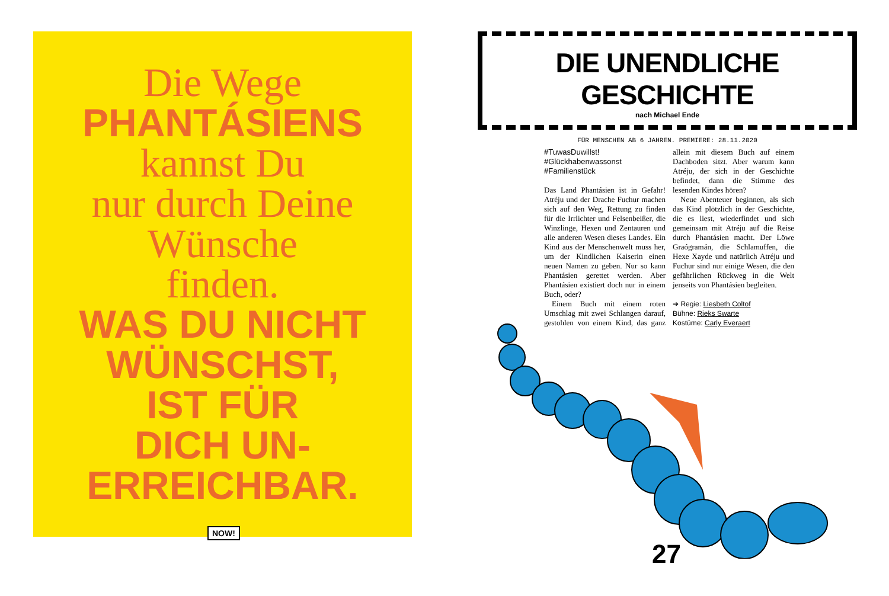Die Wege
PHANTÁSIENS
kannst Du
nur durch Deine
Wünsche
finden.
WAS DU NICHT
WÜNSCHST,
IST FÜR
DICH UN-
ERREICHBAR.
NOW!
DIE UNENDLICHE GESCHICHTE
nach Michael Ende
FÜR MENSCHEN AB 6 JAHREN. PREMIERE: 28.11.2020
#TuwasDuwillst!
#Glückhabenwassonst
#Familienstück
Das Land Phantásien ist in Gefahr! Atréju und der Drache Fuchur machen sich auf den Weg, Rettung zu finden für die Irrlichter und Felsenbeißer, die Winzlinge, Hexen und Zentauren und alle anderen Wesen dieses Landes. Ein Kind aus der Menschenwelt muss her, um der Kindlichen Kaiserin einen neuen Namen zu geben. Nur so kann Phantásien gerettet werden. Aber Phantásien existiert doch nur in einem Buch, oder?
Einem Buch mit einem roten Umschlag mit zwei Schlangen darauf, gestohlen von einem Kind, das ganz allein mit diesem Buch auf einem Dachboden sitzt. Aber warum kann Atréju, der sich in der Geschichte befindet, dann die Stimme des lesenden Kindes hören?
Neue Abenteuer beginnen, als sich das Kind plötzlich in der Geschichte, die es liest, wiederfindet und sich gemeinsam mit Atréju auf die Reise durch Phantásien macht. Der Löwe Graógramán, die Schlamuffen, die Hexe Xayde und natürlich Atréju und Fuchur sind nur einige Wesen, die den gefährlichen Rückweg in die Welt jenseits von Phantásien begleiten.
➔ Regie: Liesbeth Coltof
Bühne: Rieks Swarte
Kostüme: Carly Everaert
27